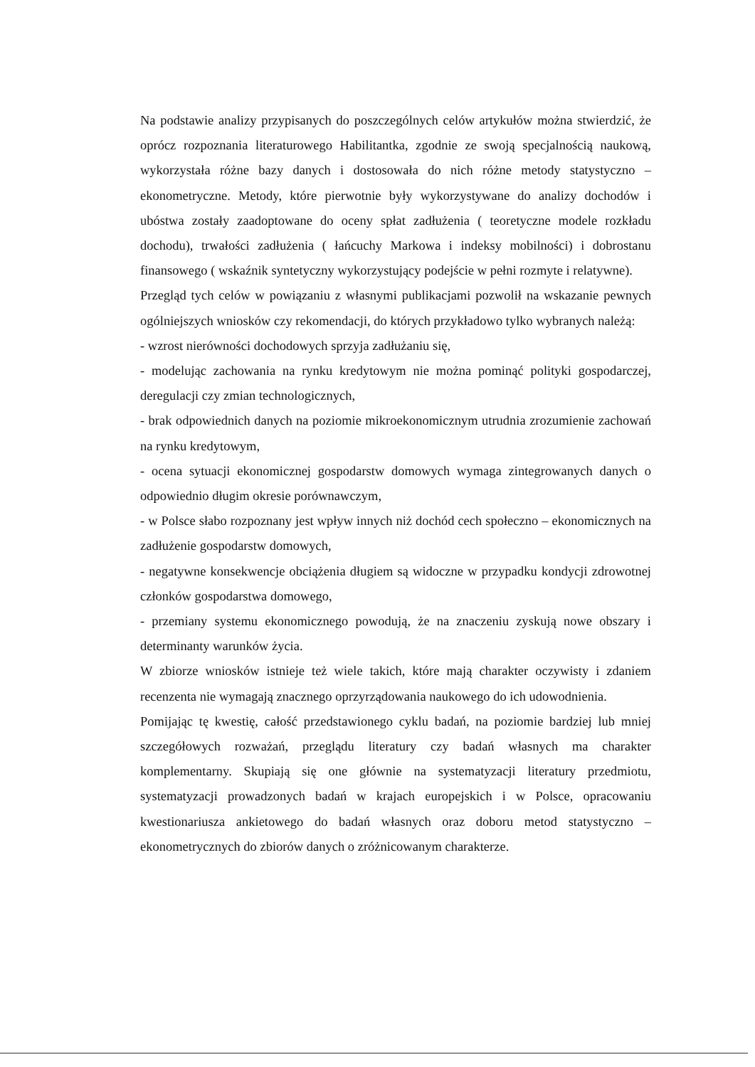Na podstawie analizy przypisanych do poszczególnych celów artykułów można stwierdzić, że oprócz rozpoznania literaturowego Habilitantka, zgodnie ze swoją specjalnością naukową, wykorzystała różne bazy danych i dostosowała do nich różne metody statystyczno – ekonometryczne. Metody, które pierwotnie były wykorzystywane do analizy dochodów i ubóstwa zostały zaadoptowane do oceny spłat zadłużenia ( teoretyczne modele rozkładu dochodu), trwałości zadłużenia ( łańcuchy Markowa i indeksy mobilności) i dobrostanu finansowego ( wskaźnik syntetyczny wykorzystujący podejście w pełni rozmyte i relatywne).
Przegląd tych celów w powiązaniu z własnymi publikacjami pozwolił na wskazanie pewnych ogólniejszych wniosków czy rekomendacji, do których przykładowo tylko wybranych należą:
- wzrost nierówności dochodowych sprzyja zadłużaniu się,
- modelując zachowania na rynku kredytowym nie można pominąć polityki gospodarczej, deregulacji czy zmian technologicznych,
- brak odpowiednich danych na poziomie mikroekonomicznym utrudnia zrozumienie zachowań na rynku kredytowym,
- ocena sytuacji ekonomicznej gospodarstw domowych wymaga zintegrowanych danych o odpowiednio długim okresie porównawczym,
- w Polsce słabo rozpoznany jest wpływ innych niż dochód cech społeczno – ekonomicznych na zadłużenie gospodarstw domowych,
- negatywne konsekwencje obciążenia długiem są widoczne w przypadku kondycji zdrowotnej członków gospodarstwa domowego,
- przemiany systemu ekonomicznego powodują, że na znaczeniu zyskują nowe obszary i determinanty warunków życia.
W zbiorze wniosków istnieje też wiele takich, które mają charakter oczywisty i zdaniem recenzenta nie wymagają znacznego oprzyrządowania naukowego do ich udowodnienia.
Pomijając tę kwestię, całość przedstawionego cyklu badań, na poziomie bardziej lub mniej szczegółowych rozważań, przeglądu literatury czy badań własnych ma charakter komplementarny. Skupiają się one głównie na systematyzacji literatury przedmiotu, systematyzacji prowadzonych badań w krajach europejskich i w Polsce, opracowaniu kwestionariusza ankietowego do badań własnych oraz doboru metod statystyczno – ekonometrycznych do zbiorów danych o zróżnicowanym charakterze.